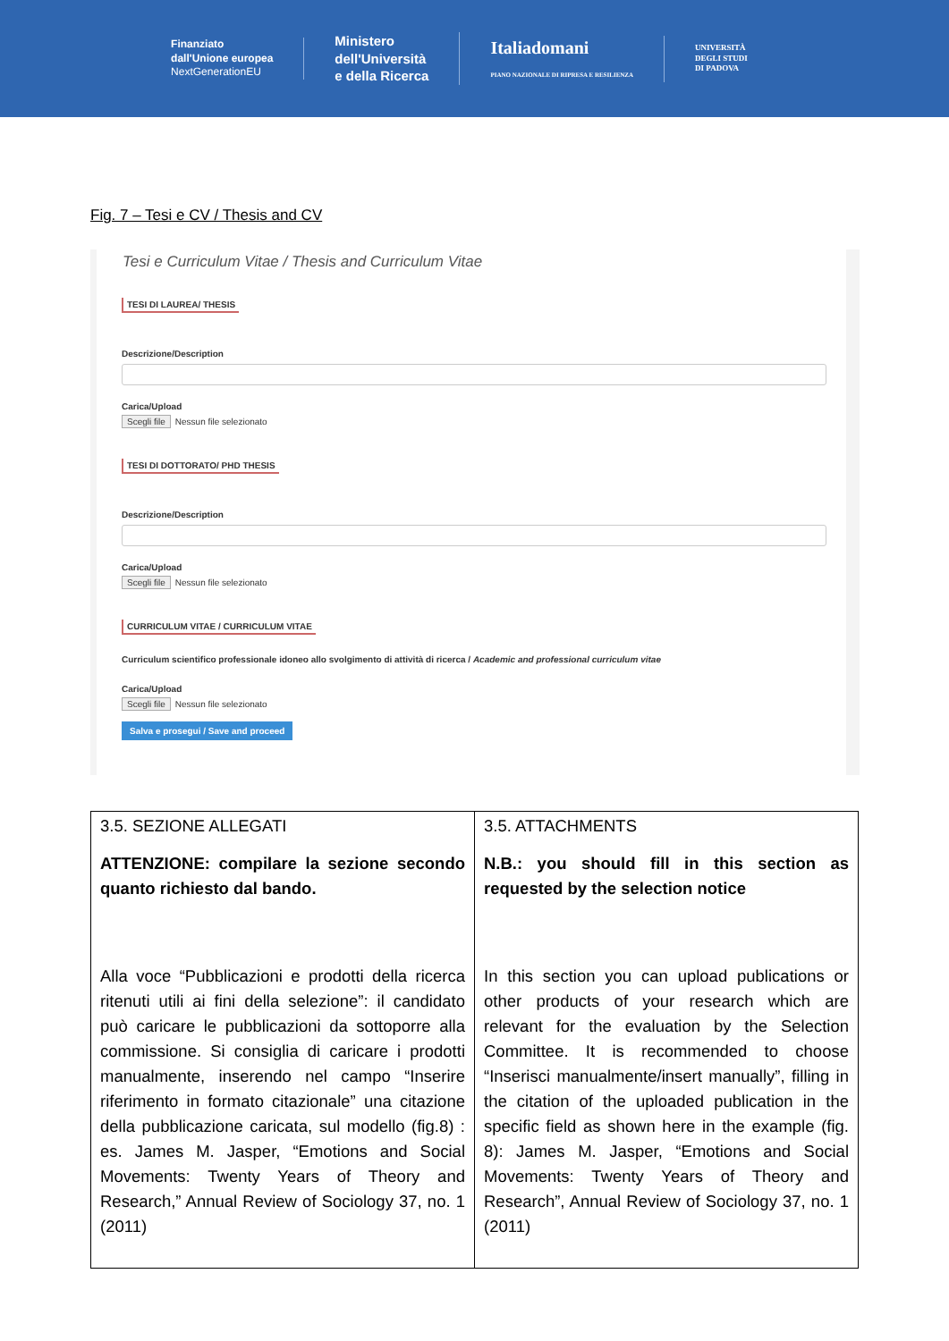Finanziato
dall'Unione europea
NextGenerationEU
Ministero
dell'Università
e della Ricerca
Italiadomani
PIANO NAZIONALE DI RIPRESA E RESILIENZA
UNIVERSITÀ
DEGLI STUDI
DI PADOVA
Fig. 7 – Tesi e CV / Thesis and CV
Tesi e Curriculum Vitae / Thesis and Curriculum Vitae
TESI DI LAUREA/ THESIS
Descrizione/Description
Carica/Upload
Scegli file Nessun file selezionato
TESI DI DOTTORATO/ PHD THESIS
Descrizione/Description
Carica/Upload
Scegli file Nessun file selezionato
CURRICULUM VITAE / CURRICULUM VITAE
Curriculum scientifico professionale idoneo allo svolgimento di attività di ricerca / Academic and professional curriculum vitae
Carica/Upload
Scegli file Nessun file selezionato
Salva e prosegui / Save and proceed
| 3.5. SEZIONE ALLEGATI ATTENZIONE: compilare la sezione secondo quanto richiesto dal bando. Alla voce “Pubblicazioni e prodotti della ricerca ritenuti utili ai fini della selezione”: il candidato può caricare le pubblicazioni da sottoporre alla commissione. Si consiglia di caricare i prodotti manualmente, inserendo nel campo “Inserire riferimento in formato citazionale” una citazione della pubblicazione caricata, sul modello (fig.8) : es. James M. Jasper, “Emotions and Social Movements: Twenty Years of Theory and Research,” Annual Review of Sociology 37, no. 1 (2011) | 3.5. ATTACHMENTS N.B.: you should fill in this section as requested by the selection notice In this section you can upload publications or other products of your research which are relevant for the evaluation by the Selection Committee. It is recommended to choose “Inserisci manualmente/insert manually”, filling in the citation of the uploaded publication in the specific field as shown here in the example (fig. 8): James M. Jasper, “Emotions and Social Movements: Twenty Years of Theory and Research”, Annual Review of Sociology 37, no. 1 (2011) |